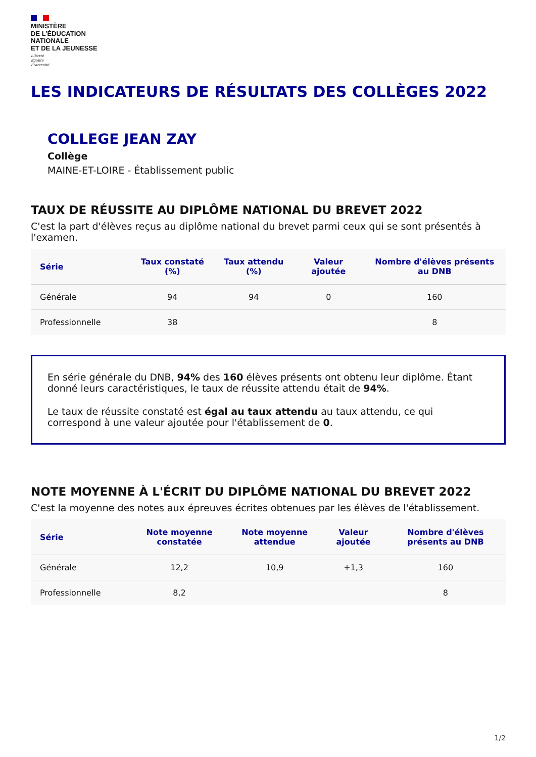MINISTÈRE
DE L’ÉDUCATION
NATIONALE
ET DE LA JEUNESSE
Liberté
Égalité
Fraternité
LES INDICATEURS DE RÉSULTATS DES COLLÈGES 2022
COLLEGE JEAN ZAY
Collège
MAINE-ET-LOIRE - Établissement public
TAUX DE RÉUSSITE AU DIPLÔME NATIONAL DU BREVET 2022
C'est la part d'élèves reçus au diplôme national du brevet parmi ceux qui se sont présentés à l'examen.
| Série | Taux constaté (%) | Taux attendu (%) | Valeur ajoutée | Nombre d'élèves présents au DNB |
| --- | --- | --- | --- | --- |
| Générale | 94 | 94 | 0 | 160 |
| Professionnelle | 38 | | | 8 |
En série générale du DNB, 94% des 160 élèves présents ont obtenu leur diplôme. Étant donné leurs caractéristiques, le taux de réussite attendu était de 94%.
Le taux de réussite constaté est égal au taux attendu au taux attendu, ce qui correspond à une valeur ajoutée pour l'établissement de 0.
NOTE MOYENNE À L'ÉCRIT DU DIPLÔME NATIONAL DU BREVET 2022
C'est la moyenne des notes aux épreuves écrites obtenues par les élèves de l'établissement.
| Série | Note moyenne constatée | Note moyenne attendue | Valeur ajoutée | Nombre d'élèves présents au DNB |
| --- | --- | --- | --- | --- |
| Générale | 12,2 | 10,9 | +1,3 | 160 |
| Professionnelle | 8,2 | | | 8 |
1/2